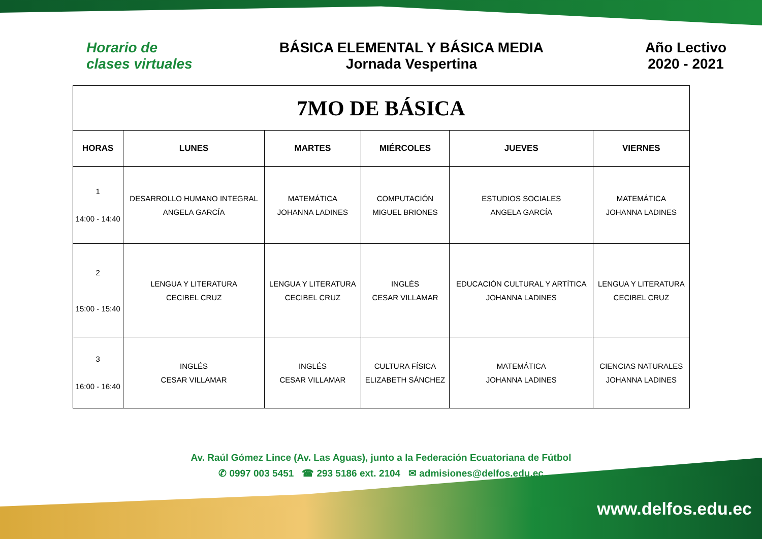Horario de
clases virtuales
BÁSICA ELEMENTAL Y BÁSICA MEDIA
Jornada Vespertina
Año Lectivo
2020 - 2021
| 7MO DE BÁSICA | | | | | |
| HORAS | LUNES | MARTES | MIÉRCOLES | JUEVES | VIERNES |
| 1 14:00 - 14:40 | DESARROLLO HUMANO INTEGRAL ANGELA GARCÍA | MATEMÁTICA JOHANNA LADINES | COMPUTACIÓN MIGUEL BRIONES | ESTUDIOS SOCIALES ANGELA GARCÍA | MATEMÁTICA JOHANNA LADINES |
| 2 15:00 - 15:40 | LENGUA Y LITERATURA CECIBEL CRUZ | LENGUA Y LITERATURA CECIBEL CRUZ | INGLÉS CESAR VILLAMAR | EDUCACIÓN CULTURAL Y ARTÍTICA JOHANNA LADINES | LENGUA Y LITERATURA CECIBEL CRUZ |
| 3 16:00 - 16:40 | INGLÉS CESAR VILLAMAR | INGLÉS CESAR VILLAMAR | CULTURA FÍSICA ELIZABETH SÁNCHEZ | MATEMÁTICA JOHANNA LADINES | CIENCIAS NATURALES JOHANNA LADINES |
Av. Raúl Gómez Lince (Av. Las Aguas), junto a la Federación Ecuatoriana de Fútbol
✆ 0997 003 5451 ☎ 293 5186 ext. 2104 ✉ admisiones@delfos.edu.ec
www.delfos.edu.ec